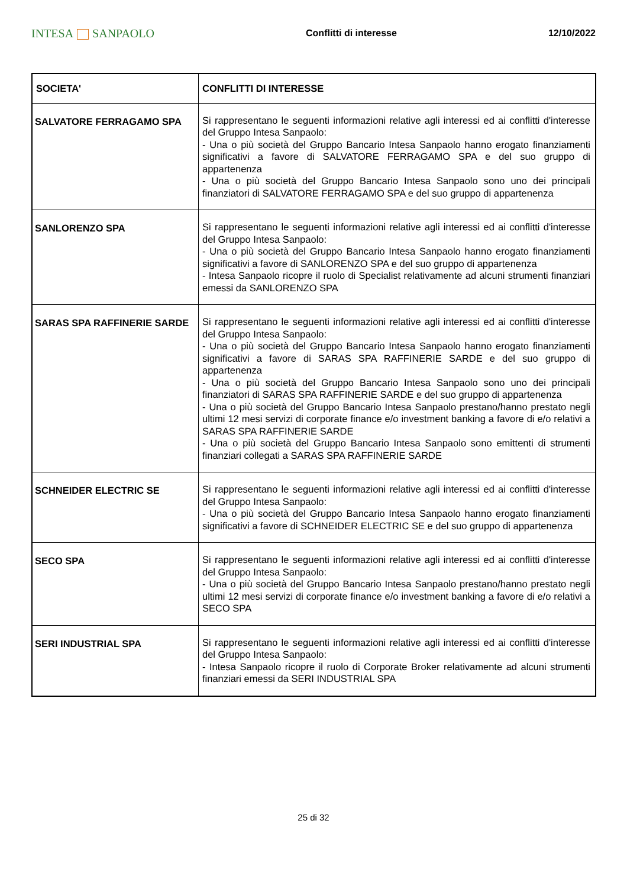INTESA SANPAOLO
Conflitti di interesse 12/10/2022
| SOCIETA' | CONFLITTI DI INTERESSE |
| --- | --- |
| SALVATORE FERRAGAMO SPA | Si rappresentano le seguenti informazioni relative agli interessi ed ai conflitti d'interesse del Gruppo Intesa Sanpaolo: - Una o più società del Gruppo Bancario Intesa Sanpaolo hanno erogato finanziamenti significativi a favore di SALVATORE FERRAGAMO SPA e del suo gruppo di appartenenza - Una o più società del Gruppo Bancario Intesa Sanpaolo sono uno dei principali finanziatori di SALVATORE FERRAGAMO SPA e del suo gruppo di appartenenza |
| SANLORENZO SPA | Si rappresentano le seguenti informazioni relative agli interessi ed ai conflitti d'interesse del Gruppo Intesa Sanpaolo: - Una o più società del Gruppo Bancario Intesa Sanpaolo hanno erogato finanziamenti significativi a favore di SANLORENZO SPA e del suo gruppo di appartenenza - Intesa Sanpaolo ricopre il ruolo di Specialist relativamente ad alcuni strumenti finanziari emessi da SANLORENZO SPA |
| SARAS SPA RAFFINERIE SARDE | Si rappresentano le seguenti informazioni relative agli interessi ed ai conflitti d'interesse del Gruppo Intesa Sanpaolo: - Una o più società del Gruppo Bancario Intesa Sanpaolo hanno erogato finanziamenti significativi a favore di SARAS SPA RAFFINERIE SARDE e del suo gruppo di appartenenza - Una o più società del Gruppo Bancario Intesa Sanpaolo sono uno dei principali finanziatori di SARAS SPA RAFFINERIE SARDE e del suo gruppo di appartenenza - Una o più società del Gruppo Bancario Intesa Sanpaolo prestano/hanno prestato negli ultimi 12 mesi servizi di corporate finance e/o investment banking a favore di e/o relativi a SARAS SPA RAFFINERIE SARDE - Una o più società del Gruppo Bancario Intesa Sanpaolo sono emittenti di strumenti finanziari collegati a SARAS SPA RAFFINERIE SARDE |
| SCHNEIDER ELECTRIC SE | Si rappresentano le seguenti informazioni relative agli interessi ed ai conflitti d'interesse del Gruppo Intesa Sanpaolo: - Una o più società del Gruppo Bancario Intesa Sanpaolo hanno erogato finanziamenti significativi a favore di SCHNEIDER ELECTRIC SE e del suo gruppo di appartenenza |
| SECO SPA | Si rappresentano le seguenti informazioni relative agli interessi ed ai conflitti d'interesse del Gruppo Intesa Sanpaolo: - Una o più società del Gruppo Bancario Intesa Sanpaolo prestano/hanno prestato negli ultimi 12 mesi servizi di corporate finance e/o investment banking a favore di e/o relativi a SECO SPA |
| SERI INDUSTRIAL SPA | Si rappresentano le seguenti informazioni relative agli interessi ed ai conflitti d'interesse del Gruppo Intesa Sanpaolo: - Intesa Sanpaolo ricopre il ruolo di Corporate Broker relativamente ad alcuni strumenti finanziari emessi da SERI INDUSTRIAL SPA |
25 di 32